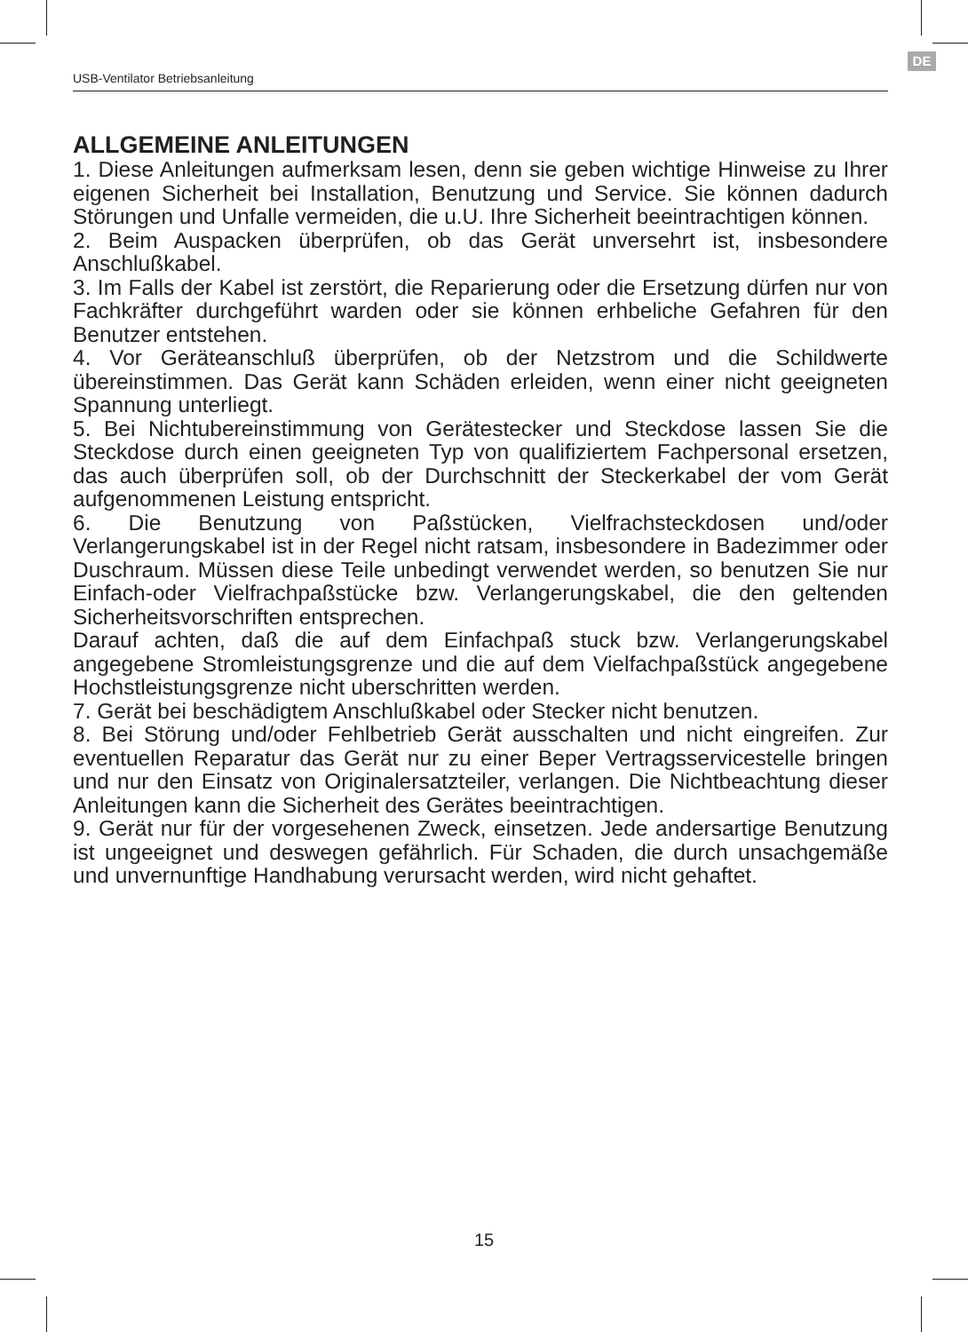DE
USB-Ventilator Betriebsanleitung
ALLGEMEINE ANLEITUNGEN
1. Diese Anleitungen aufmerksam lesen, denn sie geben wichtige Hinweise zu Ihrer eigenen Sicherheit bei Installation, Benutzung und Service. Sie können dadurch Störungen und Unfalle vermeiden, die u.U. Ihre Sicherheit beeintrachtigen können.
2. Beim Auspacken überprüfen, ob das Gerät unversehrt ist, insbesondere Anschlußkabel.
3. Im Falls der Kabel ist zerstört, die Reparierung oder die Ersetzung dürfen nur von Fachkräfter durchgeführt warden oder sie können erhbeliche Gefahren für den Benutzer entstehen.
4. Vor Geräteanschluß überprüfen, ob der Netzstrom und die Schildwerte übereinstimmen. Das Gerät kann Schäden erleiden, wenn einer nicht geeigneten Spannung unterliegt.
5. Bei Nichtubereinstimmung von Gerätestecker und Steckdose lassen Sie die Steckdose durch einen geeigneten Typ von qualifiziertem Fachpersonal ersetzen, das auch überprüfen soll, ob der Durchschnitt der Steckerkabel der vom Gerät aufgenommenen Leistung entspricht.
6. Die Benutzung von Paßstücken, Vielfrachsteckdosen und/oder Verlangerungskabel ist in der Regel nicht ratsam, insbesondere in Badezimmer oder Duschraum. Müssen diese Teile unbedingt verwendet werden, so benutzen Sie nur Einfach-oder Vielfrachpaßstücke bzw. Verlangerungskabel, die den geltenden Sicherheitsvorschriften entsprechen.
Darauf achten, daß die auf dem Einfachpaß stuck bzw. Verlangerungskabel angegebene Stromleistungsgrenze und die auf dem Vielfachpaßstück angegebene Hochstleistungsgrenze nicht uberschritten werden.
7. Gerät bei beschädigtem Anschlußkabel oder Stecker nicht benutzen.
8. Bei Störung und/oder Fehlbetrieb Gerät ausschalten und nicht eingreifen. Zur eventuellen Reparatur das Gerät nur zu einer Beper Vertragsservicestelle bringen und nur den Einsatz von Originalersatzteiler, verlangen. Die Nichtbeachtung dieser Anleitungen kann die Sicherheit des Gerätes beeintrachtigen.
9. Gerät nur für der vorgesehenen Zweck, einsetzen. Jede andersartige Benutzung ist ungeeignet und deswegen gefährlich. Für Schaden, die durch unsachgemäße und unvernunftige Handhabung verursacht werden, wird nicht gehaftet.
15